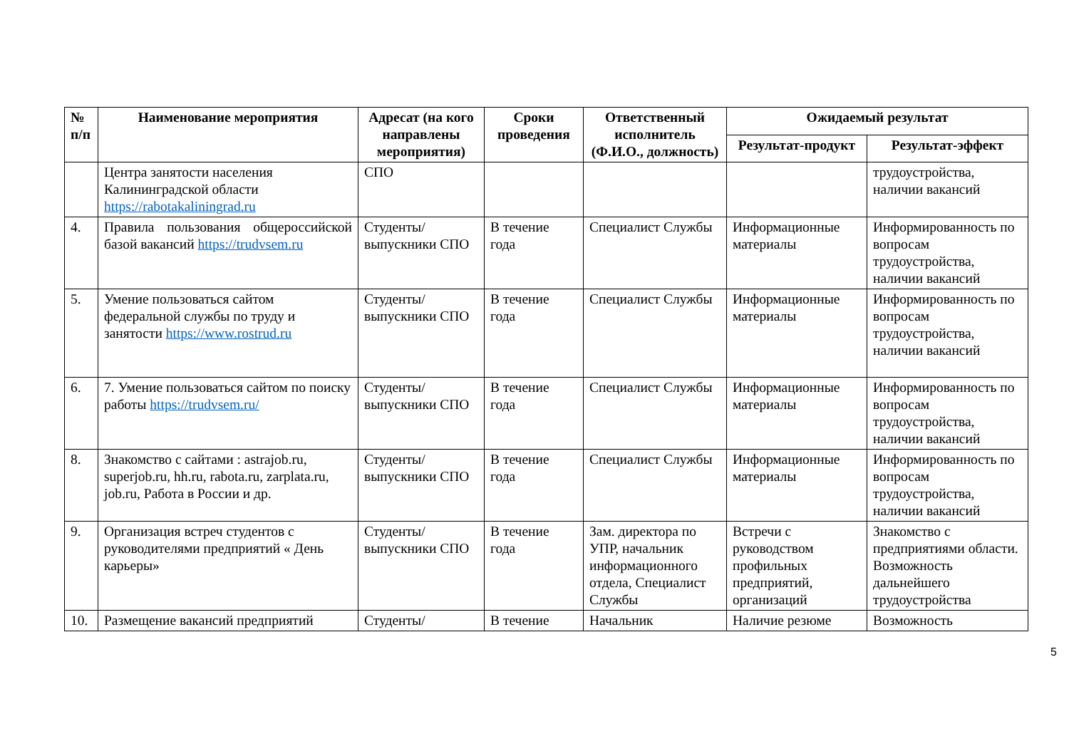| № п/п | Наименование мероприятия | Адресат (на кого направлены мероприятия) | Сроки проведения | Ответственный исполнитель (Ф.И.О., должность) | Ожидаемый результат | |
| --- | --- | --- | --- | --- | --- | --- |
| | | | | | Результат-продукт | Результат-эффект |
| | Центра занятости населения Калининградской области https://rabotakaliningrad.ru | СПО | | | | трудоустройства, наличии вакансий |
| 4. | Правила пользования общероссийской базой вакансий https://trudvsem.ru | Студенты/ выпускники СПО | В течение года | Специалист Службы | Информационные материалы | Информированность по вопросам трудоустройства, наличии вакансий |
| 5. | Умение пользоваться сайтом федеральной службы по труду и занятости https://www.rostrud.ru | Студенты/ выпускники СПО | В течение года | Специалист Службы | Информационные материалы | Информированность по вопросам трудоустройства, наличии вакансий |
| 6. | 7. Умение пользоваться сайтом по поиску работы https://trudvsem.ru/ | Студенты/ выпускники СПО | В течение года | Специалист Службы | Информационные материалы | Информированность по вопросам трудоустройства, наличии вакансий |
| 8. | Знакомство с сайтами : astrajob.ru, superjob.ru, hh.ru, rabota.ru, zarplata.ru, job.ru, Работа в России и др. | Студенты/ выпускники СПО | В течение года | Специалист Службы | Информационные материалы | Информированность по вопросам трудоустройства, наличии вакансий |
| 9. | Организация встреч студентов с руководителями предприятий « День карьеры» | Студенты/ выпускники СПО | В течение года | Зам. директора по УПР, начальник информационного отдела, Специалист Службы | Встречи с руководством профильных предприятий, организаций | Знакомство с предприятиями области. Возможность дальнейшего трудоустройства |
| 10. | Размещение вакансий предприятий | Студенты/ | В течение | Начальник | Наличие резюме | Возможность |
5